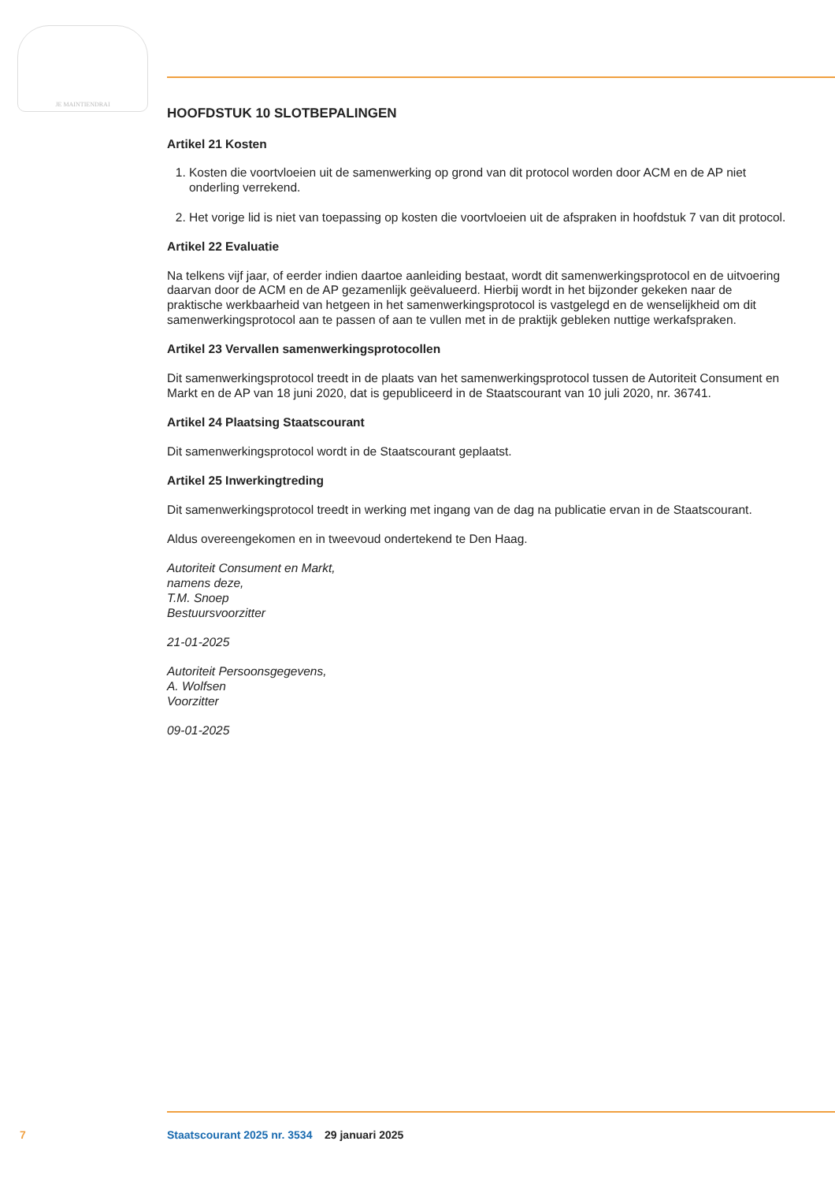JE MAINTIENDRAI
HOOFDSTUK 10 SLOTBEPALINGEN
Artikel 21 Kosten
1. Kosten die voortvloeien uit de samenwerking op grond van dit protocol worden door ACM en de AP niet onderling verrekend.
2. Het vorige lid is niet van toepassing op kosten die voortvloeien uit de afspraken in hoofdstuk 7 van dit protocol.
Artikel 22 Evaluatie
Na telkens vijf jaar, of eerder indien daartoe aanleiding bestaat, wordt dit samenwerkingsprotocol en de uitvoering daarvan door de ACM en de AP gezamenlijk geëvalueerd. Hierbij wordt in het bijzonder gekeken naar de praktische werkbaarheid van hetgeen in het samenwerkingsprotocol is vastgelegd en de wenselijkheid om dit samenwerkingsprotocol aan te passen of aan te vullen met in de praktijk gebleken nuttige werkafspraken.
Artikel 23 Vervallen samenwerkingsprotocollen
Dit samenwerkingsprotocol treedt in de plaats van het samenwerkingsprotocol tussen de Autoriteit Consument en Markt en de AP van 18 juni 2020, dat is gepubliceerd in de Staatscourant van 10 juli 2020, nr. 36741.
Artikel 24 Plaatsing Staatscourant
Dit samenwerkingsprotocol wordt in de Staatscourant geplaatst.
Artikel 25 Inwerkingtreding
Dit samenwerkingsprotocol treedt in werking met ingang van de dag na publicatie ervan in de Staatscourant.
Aldus overeengekomen en in tweevoud ondertekend te Den Haag.
Autoriteit Consument en Markt,
namens deze,
T.M. Snoep
Bestuursvoorzitter
21-01-2025
Autoriteit Persoonsgegevens,
A. Wolfsen
Voorzitter
09-01-2025
7 Staatscourant 2025 nr. 3534 29 januari 2025